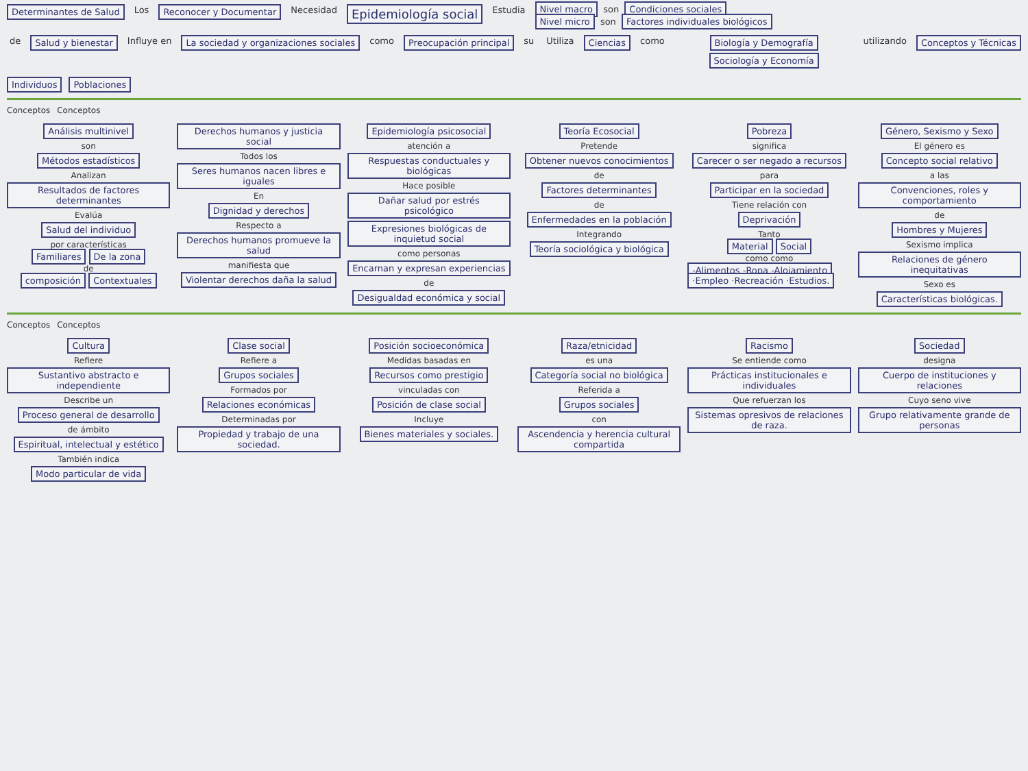Determinantes de Salud Los Reconocer y Documentar Necesidad
Epidemiología social
Estudia Nivel macro son Condiciones sociales
Nivel micro son Factores individuales biológicos
de Salud y bienestar Influye en La sociedad y organizaciones sociales
como Preocupación principal su Utiliza Ciencias como Biología y Demografía
Sociología y Economía
utilizando Conceptos y Técnicas
Individuos Poblaciones
Conceptos Conceptos
Análisis multinivel
son
Métodos estadísticos
Analizan
Resultados de factores determinantes
Evalúa
Salud del individuo
por características
Familiares De la zona
de
composición Contextuales
Derechos humanos y justicia social
Todos los
Seres humanos nacen libres e iguales
En
Dignidad y derechos
Respecto a
Derechos humanos promueve la salud
manifiesta que
Violentar derechos daña la salud
Epidemiología psicosocial
atención a
Respuestas conductuales y biológicas
Hace posible
Dañar salud por estrés psicológico
Expresiones biológicas de inquietud social
como personas
Encarnan y expresan experiencias
de
Desigualdad económica y social
Teoría Ecosocial
Pretende
Obtener nuevos conocimientos
de
Factores determinantes
de
Enfermedades en la población
Integrando
Teoría sociológica y biológica
Pobreza
significa
Carecer o ser negado a recursos
para
Participar en la sociedad
Tiene relación con
Deprivación
Tanto
Material Social
como como
-Alimentos -Ropa -Alojamiento ·Empleo ·Recreación ·Estudios.
Género, Sexismo y Sexo
El género es
Concepto social relativo
a las
Convenciones, roles y comportamiento
de
Hombres y Mujeres
Sexismo implica
Relaciones de género inequitativas
Sexo es
Características biológicas.
Conceptos Conceptos
Cultura
Refiere
Sustantivo abstracto e independiente
Describe un
Proceso general de desarrollo
de ámbito
Espiritual, intelectual y estético
También indica
Modo particular de vida
Clase social
Refiere a
Grupos sociales
Formados por
Relaciones económicas
Determinadas por
Propiedad y trabajo de una sociedad.
Posición socioeconómica
Medidas basadas en
Recursos como prestigio
vinculadas con
Posición de clase social
Incluye
Bienes materiales y sociales.
Raza/etnicidad
es una
Categoría social no biológica
Referida a
Grupos sociales
con
Ascendencia y herencia cultural compartida
Racismo
Se entiende como
Prácticas institucionales e individuales
Que refuerzan los
Sistemas opresivos de relaciones de raza.
Sociedad
designa
Cuerpo de instituciones y relaciones
Cuyo seno vive
Grupo relativamente grande de personas